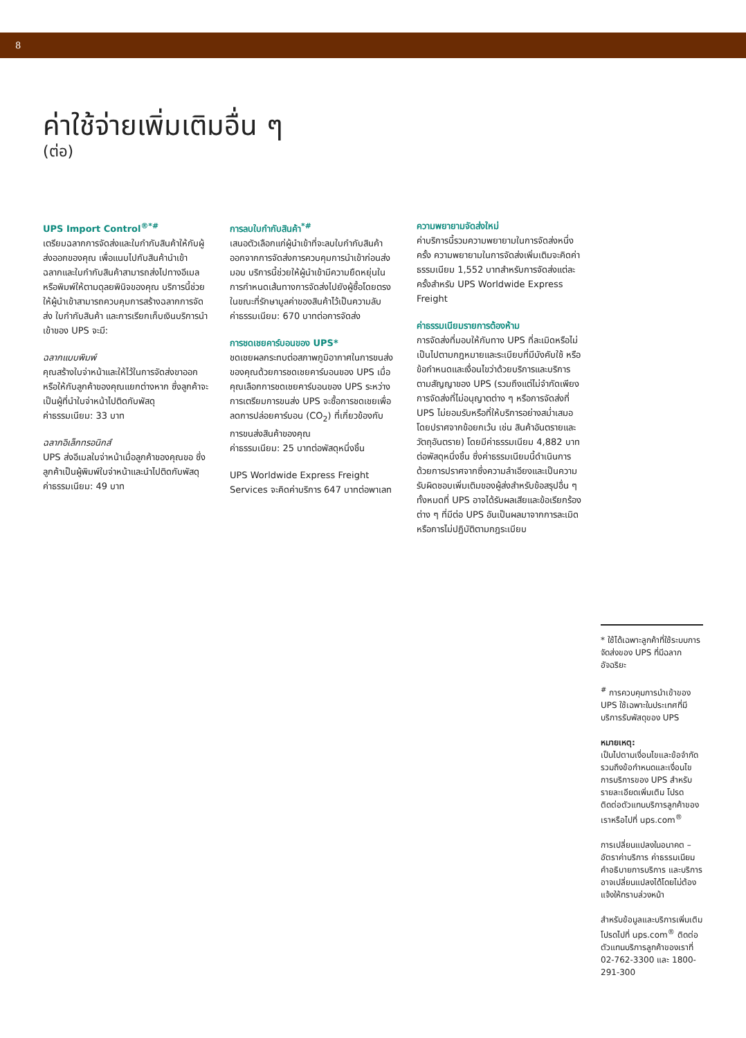8
ค่าใช้จ่ายเพิ่มเติมอื่น ๆ
(ต่อ)
UPS Import Control<sup>®*#</sup>
เตรียมฉลากการจัดส่งและใบกำกับสินค้าให้กับผู้ส่งออกของคุณ เพื่อแนบไปกับสินค้านำเข้า ฉลากและใบกำกับสินค้าสามารถส่งไปทางอีเมล หรือพิมพ์ให้ตามดุลยพินิจของคุณ บริการนี้ช่วยให้ผู้นำเข้าสามารถควบคุมการสร้างฉลากการจัดส่ง ใบกำกับสินค้า และการเรียกเก็บเงินบริการนำเข้าของ UPS จะมี:
ฉลากแบบพิมพ์
คุณสร้างใบจ่าหน้าและให้ไว้ในการจัดส่งขาออกหรือให้กับลูกค้าของคุณแยกต่างหาก ซึ่งลูกค้าจะเป็นผู้ที่นำใบจ่าหน้าไปติดกับพัสดุ
ค่าธรรมเนียม: 33 บาท
ฉลากอิเล็กทรอนิกส์
UPS ส่งอีเมลใบจ่าหน้าเมื่อลูกค้าของคุณขอ ซึ่งลูกค้าเป็นผู้พิมพ์ใบจ่าหน้าและนำไปติดกับพัสดุ
ค่าธรรมเนียม: 49 บาท
การลบใบกำกับสินค้า<sup>*#</sup>
เสนอตัวเลือกแก่ผู้นำเข้าที่จะลบใบกำกับสินค้าออกจากการจัดส่งการควบคุมการนำเข้าก่อนส่งมอบ บริการนี้ช่วยให้ผู้นำเข้ามีความยืดหยุ่นในการกำหนดเส้นทางการจัดส่งไปยังผู้ซื้อโดยตรง ในขณะที่รักษามูลค่าของสินค้าไว้เป็นความลับ
ค่าธรรมเนียม: 670 บาทต่อการจัดส่ง
การชดเชยคาร์บอนของ UPS*
ชดเชยผลกระทบต่อสภาพภูมิอากาศในการขนส่งของคุณด้วยการชดเชยคาร์บอนของ UPS เมื่อคุณเลือกการชดเชยคาร์บอนของ UPS ระหว่างการเตรียมการขนส่ง UPS จะซื้อการชดเชยเพื่อลดการปล่อยคาร์บอน (CO<sub>2</sub>) ที่เกี่ยวข้องกับการขนส่งสินค้าของคุณ
ค่าธรรมเนียม: 25 บาทต่อพัสดุหนึ่งชิ้น
UPS Worldwide Express Freight Services จะคิดค่าบริการ 647 บาทต่อพาเลท
ความพยายามจัดส่งใหม่
ค่าบริการนี้รวมความพยายามในการจัดส่งหนึ่งครั้ง ความพยายามในการจัดส่งเพิ่มเติมจะคิดค่าธรรมเนียม 1,552 บาทสำหรับการจัดส่งแต่ละครั้งสำหรับ UPS Worldwide Express Freight
ค่าธรรมเนียมรายการต้องห้าม
การจัดส่งที่มอบให้กับทาง UPS ที่ละเมิดหรือไม่เป็นไปตามกฎหมายและระเบียบที่มีบังคับใช้ หรือข้อกำหนดและเงื่อนไขว่าด้วยบริการและบริการตามสัญญาของ UPS (รวมถึงแต่ไม่จำกัดเพียงการจัดส่งที่ไม่อนุญาตต่าง ๆ หรือการจัดส่งที่ UPS ไม่ยอมรับหรือที่ให้บริการอย่างสม่ำเสมอโดยปราศจากข้อยกเว้น เช่น สินค้าอันตรายและวัตถุอันตราย) โดยมีค่าธรรมเนียม 4,882 บาทต่อพัสดุหนึ่งชิ้น ซึ่งค่าธรรมเนียมนี้ดำเนินการด้วยการปราศจากซึ่งความลำเอียงและเป็นความรับผิดชอบเพิ่มเติมของผู้ส่งสำหรับข้อสรุปอื่น ๆ ทั้งหมดที่ UPS อาจได้รับผลเสียและข้อเรียกร้องต่าง ๆ ที่มีต่อ UPS อันเป็นผลมาจากการละเมิดหรือการไม่ปฏิบัติตามกฎระเบียบ
* ใช้ได้เฉพาะลูกค้าที่ใช้ระบบการจัดส่งของ UPS ที่มีฉลากอัจฉริยะ
<sup>#</sup> การควบคุมการนำเข้าของ UPS ใช้เฉพาะในประเทศที่มีบริการรับพัสดุของ UPS
หมายเหตุ:
เป็นไปตามเงื่อนไขและข้อจำกัด รวมถึงข้อกำหนดและเงื่อนไขการบริการของ UPS สำหรับรายละเอียดเพิ่มเติม โปรดติดต่อตัวแทนบริการลูกค้าของเราหรือไปที่ ups.com<sup>®</sup>
การเปลี่ยนแปลงในอนาคต – อัตราค่าบริการ ค่าธรรมเนียม คำอธิบายการบริการ และบริการอาจเปลี่ยนแปลงได้โดยไม่ต้องแจ้งให้ทราบล่วงหน้า
สำหรับข้อมูลและบริการเพิ่มเติม โปรดไปที่ ups.com<sup>®</sup> ติดต่อตัวแทนบริการลูกค้าของเราที่ 02-762-3300 และ 1800-291-300